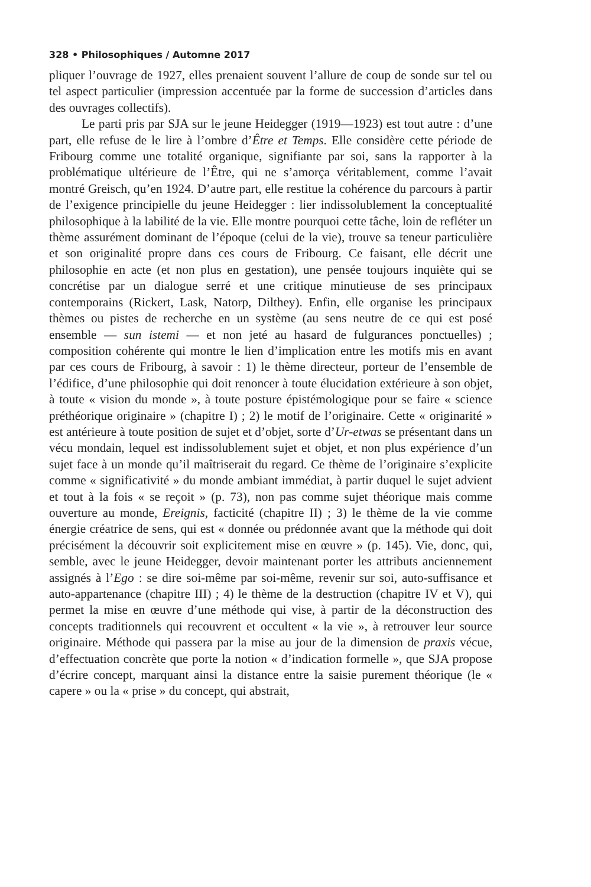328 • Philosophiques / Automne 2017
pliquer l’ouvrage de 1927, elles prenaient souvent l’allure de coup de sonde sur tel ou tel aspect particulier (impression accentuée par la forme de succession d’articles dans des ouvrages collectifs).
Le parti pris par SJA sur le jeune Heidegger (1919—1923) est tout autre : d’une part, elle refuse de le lire à l’ombre d’Être et Temps. Elle considère cette période de Fribourg comme une totalité organique, signifiante par soi, sans la rapporter à la problématique ultérieure de l’Être, qui ne s’amorça véritablement, comme l’avait montré Greisch, qu’en 1924. D’autre part, elle restitue la cohérence du parcours à partir de l’exigence principielle du jeune Heidegger : lier indissolublement la conceptualité philosophique à la labilité de la vie. Elle montre pourquoi cette tâche, loin de refléter un thème assurément dominant de l’époque (celui de la vie), trouve sa teneur particulière et son originalité propre dans ces cours de Fribourg. Ce faisant, elle décrit une philosophie en acte (et non plus en gestation), une pensée toujours inquiète qui se concrétise par un dialogue serré et une critique minutieuse de ses principaux contemporains (Rickert, Lask, Natorp, Dilthey). Enfin, elle organise les principaux thèmes ou pistes de recherche en un système (au sens neutre de ce qui est posé ensemble — sun istemi — et non jeté au hasard de fulgurances ponctuelles) ; composition cohérente qui montre le lien d’implication entre les motifs mis en avant par ces cours de Fribourg, à savoir : 1) le thème directeur, porteur de l’ensemble de l’édifice, d’une philosophie qui doit renoncer à toute élucidation extérieure à son objet, à toute « vision du monde », à toute posture épistémologique pour se faire « science préthéorique originaire » (chapitre I) ; 2) le motif de l’originaire. Cette « originarité » est antérieure à toute position de sujet et d’objet, sorte d’Ur-etwas se présentant dans un vécu mondain, lequel est indissolublement sujet et objet, et non plus expérience d’un sujet face à un monde qu’il maîtriserait du regard. Ce thème de l’originaire s’explicite comme « significativité » du monde ambiant immédiat, à partir duquel le sujet advient et tout à la fois « se reçoit » (p. 73), non pas comme sujet théorique mais comme ouverture au monde, Ereignis, facticité (chapitre II) ; 3) le thème de la vie comme énergie créatrice de sens, qui est « donnée ou prédonnée avant que la méthode qui doit précisément la découvrir soit explicitement mise en œuvre » (p. 145). Vie, donc, qui, semble, avec le jeune Heidegger, devoir maintenant porter les attributs anciennement assignés à l’Ego : se dire soi-même par soi-même, revenir sur soi, auto-suffisance et auto-appartenance (chapitre III) ; 4) le thème de la destruction (chapitre IV et V), qui permet la mise en œuvre d’une méthode qui vise, à partir de la déconstruction des concepts traditionnels qui recouvrent et occultent « la vie », à retrouver leur source originaire. Méthode qui passera par la mise au jour de la dimension de praxis vécue, d’effectuation concrète que porte la notion « d’indication formelle », que SJA propose d’écrire concept, marquant ainsi la distance entre la saisie purement théorique (le « capere » ou la « prise » du concept, qui abstrait,